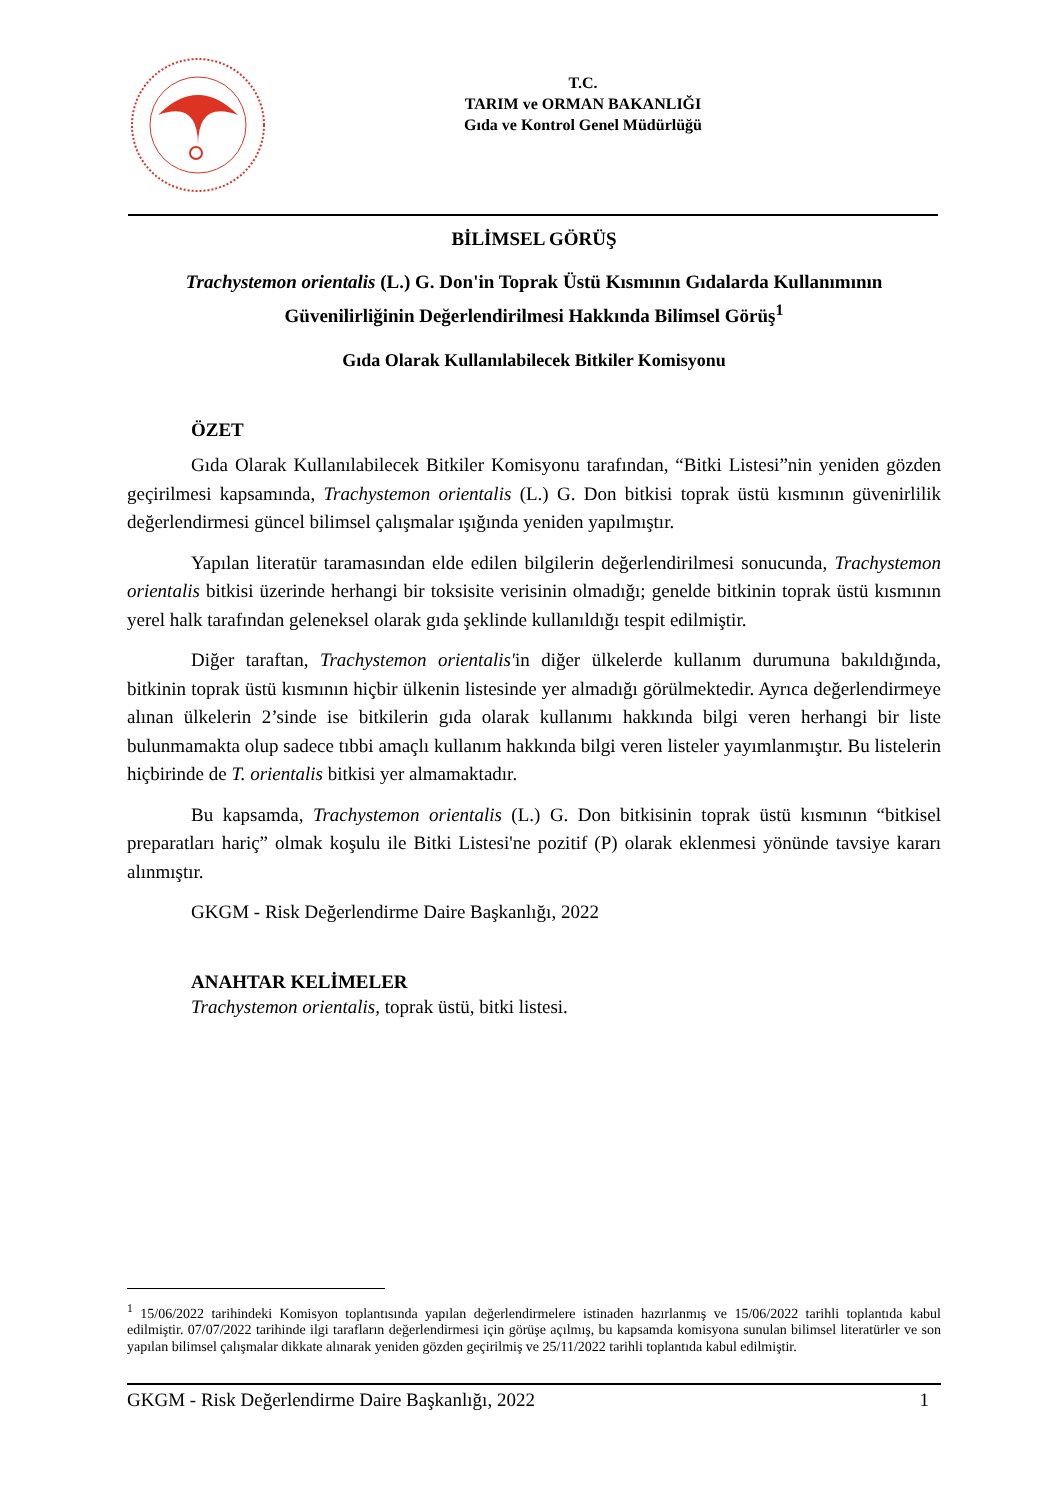T.C.
TARIM ve ORMAN BAKANLIĞI
Gıda ve Kontrol Genel Müdürlüğü
BİLİMSEL GÖRÜŞ
Trachystemon orientalis (L.) G. Don'in Toprak Üstü Kısmının Gıdalarda Kullanımının Güvenilirliğinin Değerlendirilmesi Hakkında Bilimsel Görüş<sup>1</sup>
Gıda Olarak Kullanılabilecek Bitkiler Komisyonu
ÖZET
Gıda Olarak Kullanılabilecek Bitkiler Komisyonu tarafından, “Bitki Listesi”nin yeniden gözden geçirilmesi kapsamında, Trachystemon orientalis (L.) G. Don bitkisi toprak üstü kısmının güvenirlilik değerlendirmesi güncel bilimsel çalışmalar ışığında yeniden yapılmıştır.
Yapılan literatür taramasından elde edilen bilgilerin değerlendirilmesi sonucunda, Trachystemon orientalis bitkisi üzerinde herhangi bir toksisite verisinin olmadığı; genelde bitkinin toprak üstü kısmının yerel halk tarafından geleneksel olarak gıda şeklinde kullanıldığı tespit edilmiştir.
Diğer taraftan, Trachystemon orientalis'in diğer ülkelerde kullanım durumuna bakıldığında, bitkinin toprak üstü kısmının hiçbir ülkenin listesinde yer almadığı görülmektedir. Ayrıca değerlendirmeye alınan ülkelerin 2’sinde ise bitkilerin gıda olarak kullanımı hakkında bilgi veren herhangi bir liste bulunmamakta olup sadece tıbbi amaçlı kullanım hakkında bilgi veren listeler yayımlanmıştır. Bu listelerin hiçbirinde de T. orientalis bitkisi yer almamaktadır.
Bu kapsamda, Trachystemon orientalis (L.) G. Don bitkisinin toprak üstü kısmının “bitkisel preparatları hariç” olmak koşulu ile Bitki Listesi'ne pozitif (P) olarak eklenmesi yönünde tavsiye kararı alınmıştır.
GKGM - Risk Değerlendirme Daire Başkanlığı, 2022
ANAHTAR KELİMELER
Trachystemon orientalis, toprak üstü, bitki listesi.
<sup>1</sup> 15/06/2022 tarihindeki Komisyon toplantısında yapılan değerlendirmelere istinaden hazırlanmış ve 15/06/2022 tarihli toplantıda kabul edilmiştir. 07/07/2022 tarihinde ilgi tarafların değerlendirmesi için görüşe açılmış, bu kapsamda komisyona sunulan bilimsel literatürler ve son yapılan bilimsel çalışmalar dikkate alınarak yeniden gözden geçirilmiş ve 25/11/2022 tarihli toplantıda kabul edilmiştir.
GKGM - Risk Değerlendirme Daire Başkanlığı, 2022 1